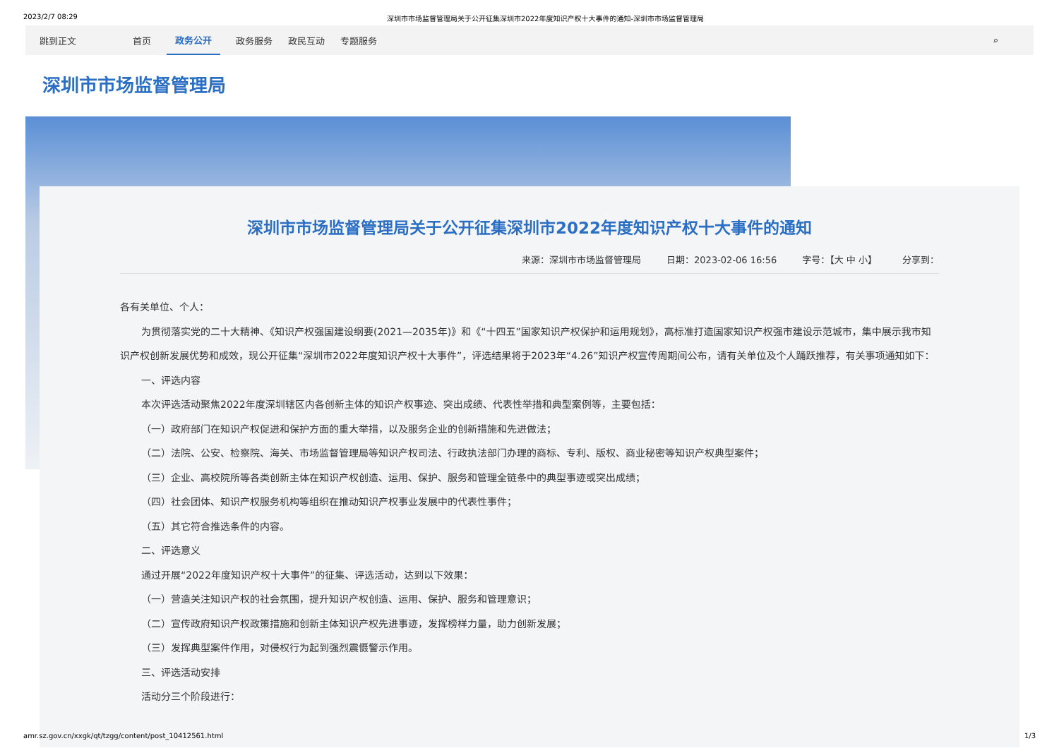2023/2/7 08:29 深圳市市场监督管理局关于公开征集深圳市2022年度知识产权十大事件的通知-深圳市市场监督管理局
跳到正文 首页 政务公开 政务服务 政民互动 专题服务 ⌕
深圳市市场监督管理局
深圳市市场监督管理局关于公开征集深圳市2022年度知识产权十大事件的通知
来源：深圳市市场监督管理局 日期：2023-02-06 16:56 字号：【大 中 小】 分享到：
各有关单位、个人：
为贯彻落实党的二十大精神、《知识产权强国建设纲要(2021—2035年)》和《“十四五”国家知识产权保护和运用规划》，高标准打造国家知识产权强市建设示范城市，集中展示我市知识产权创新发展优势和成效，现公开征集“深圳市2022年度知识产权十大事件”，评选结果将于2023年“4.26”知识产权宣传周期间公布，请有关单位及个人踊跃推荐，有关事项通知如下：
一、评选内容
本次评选活动聚焦2022年度深圳辖区内各创新主体的知识产权事迹、突出成绩、代表性举措和典型案例等，主要包括：
（一）政府部门在知识产权促进和保护方面的重大举措，以及服务企业的创新措施和先进做法；
（二）法院、公安、检察院、海关、市场监督管理局等知识产权司法、行政执法部门办理的商标、专利、版权、商业秘密等知识产权典型案件；
（三）企业、高校院所等各类创新主体在知识产权创造、运用、保护、服务和管理全链条中的典型事迹或突出成绩；
（四）社会团体、知识产权服务机构等组织在推动知识产权事业发展中的代表性事件；
（五）其它符合推选条件的内容。
二、评选意义
通过开展“2022年度知识产权十大事件”的征集、评选活动，达到以下效果：
（一）营造关注知识产权的社会氛围，提升知识产权创造、运用、保护、服务和管理意识；
（二）宣传政府知识产权政策措施和创新主体知识产权先进事迹，发挥榜样力量，助力创新发展；
（三）发挥典型案件作用，对侵权行为起到强烈震慑警示作用。
三、评选活动安排
活动分三个阶段进行：
amr.sz.gov.cn/xxgk/qt/tzgg/content/post_10412561.html 1/3